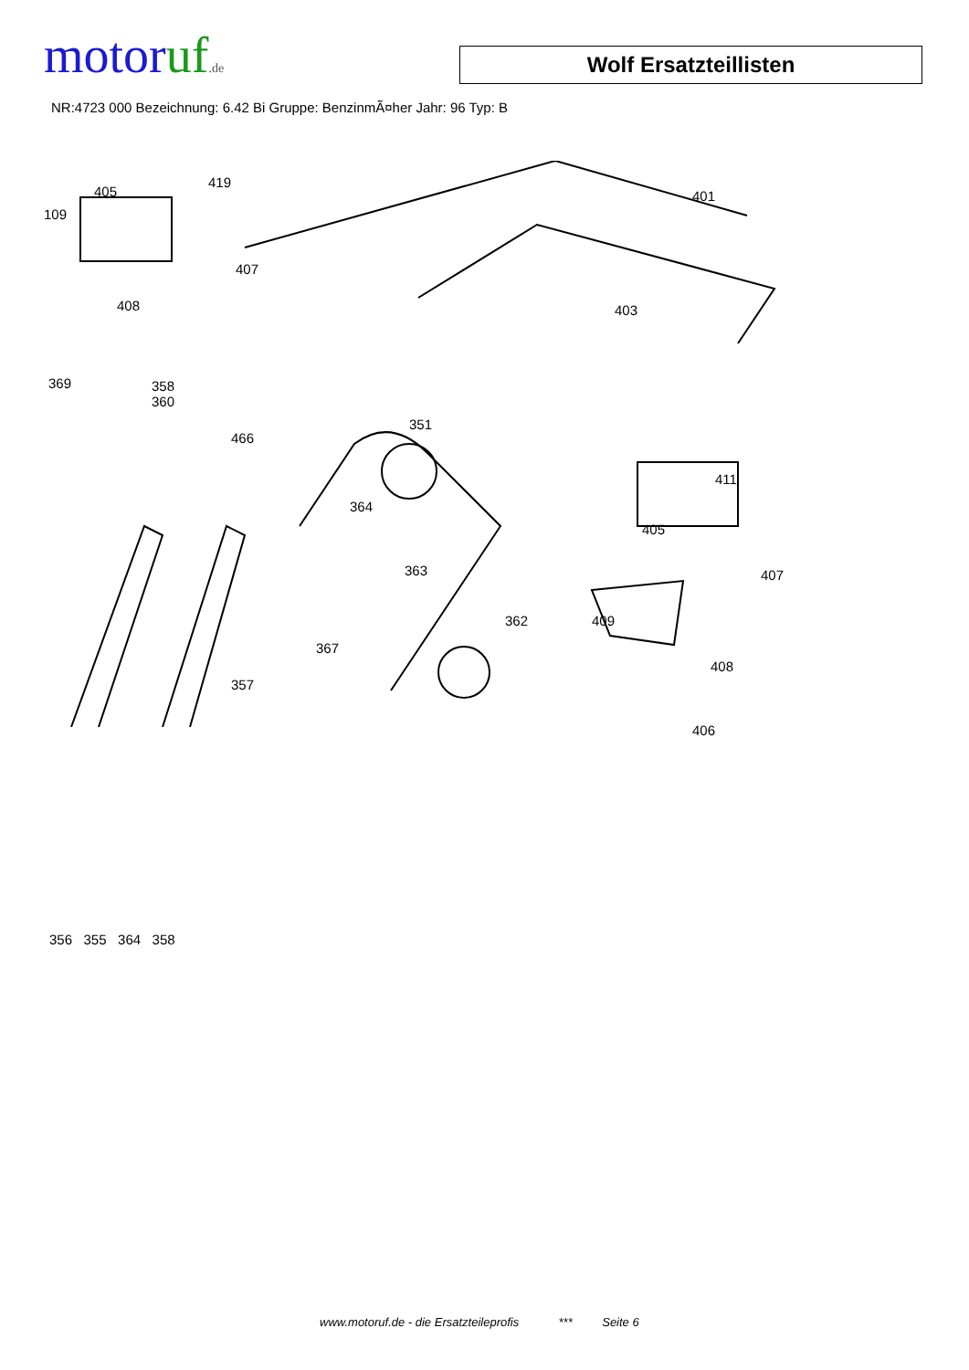motor uf.de
Wolf Ersatzteillisten
NR:4723 000 Bezeichnung: 6.42 Bi Gruppe: BenzinmÃ¤her Jahr: 96 Typ: B
405
419
401
109
407
408 403
369 358
360
466
351
411
364
405
363 407
362 409
408
367
357
406
356 355 364 358
www.motoruf.de - die Ersatzteileprofis *** Seite 6